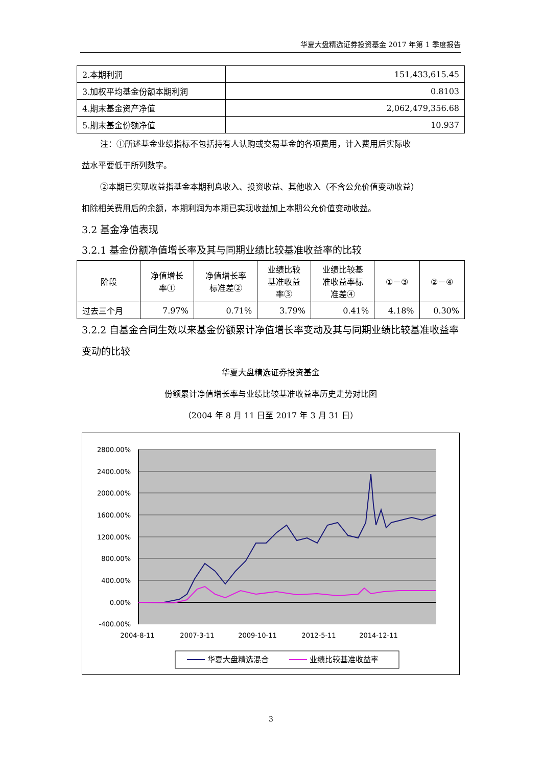华夏大盘精选证券投资基金 2017 年第 1 季度报告
| 2.本期利润 | 151,433,615.45 |
| 3.加权平均基金份额本期利润 | 0.8103 |
| 4.期末基金资产净值 | 2,062,479,356.68 |
| 5.期末基金份额净值 | 10.937 |
注：①所述基金业绩指标不包括持有人认购或交易基金的各项费用，计入费用后实际收
益水平要低于所列数字。
②本期已实现收益指基金本期利息收入、投资收益、其他收入（不含公允价值变动收益）
扣除相关费用后的余额，本期利润为本期已实现收益加上本期公允价值变动收益。
3.2 基金净值表现
3.2.1 基金份额净值增长率及其与同期业绩比较基准收益率的比较
| 阶段 | 净值增长 率① | 净值增长率 标准差② | 业绩比较 基准收益 率③ | 业绩比较基 准收益率标 准差④ | ①－③ | ②－④ |
| --- | --- | --- | --- | --- | --- | --- |
| 过去三个月 | 7.97% | 0.71% | 3.79% | 0.41% | 4.18% | 0.30% |
3.2.2 自基金合同生效以来基金份额累计净值增长率变动及其与同期业绩比较基准收益率变动的比较
华夏大盘精选证券投资基金
份额累计净值增长率与业绩比较基准收益率历史走势对比图
（2004 年 8 月 11 日至 2017 年 3 月 31 日）
2800.00%
2400.00%
2000.00%
1600.00%
1200.00%
800.00%
400.00%
0.00%
-400.00%
2004-8-11
2007-3-11
2009-10-11
2012-5-11
2014-12-11
华夏大盘精选混合
业绩比较基准收益率
3